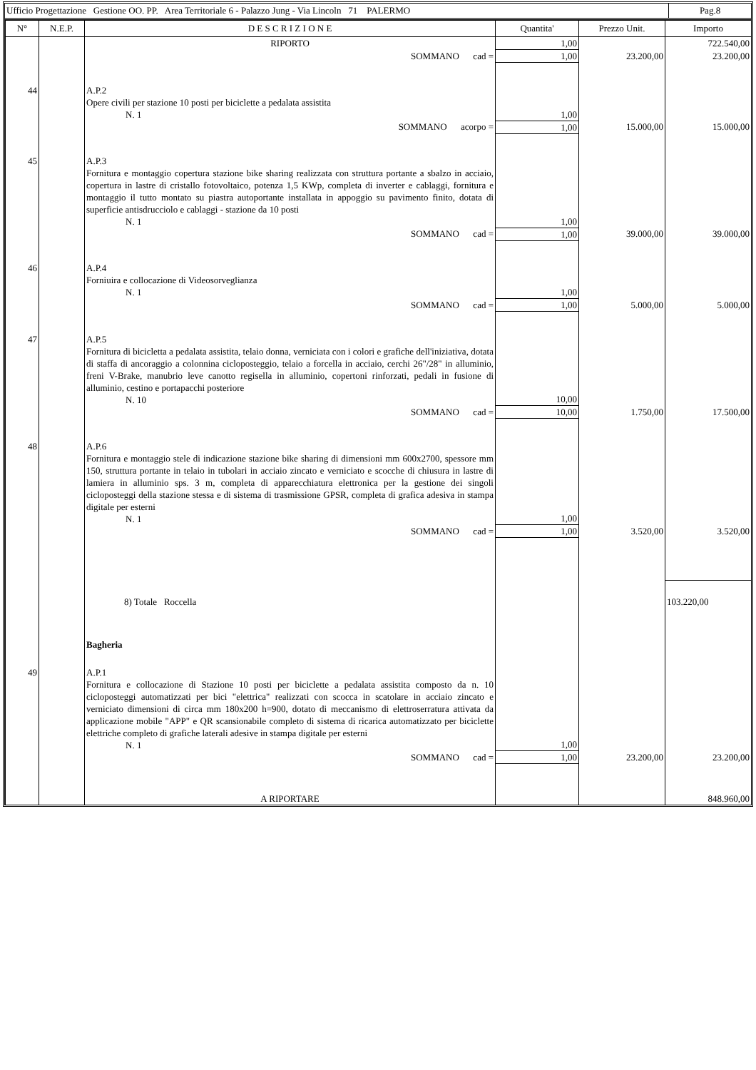Ufficio Progettazione Gestione OO. PP. Area Territoriale 6 - Palazzo Jung - Via Lincoln 71 PALERMO
Pag.8
| N° | N.E.P. | D E S C R I Z I O N E | Quantita' | Prezzo Unit. | Importo |
| --- | --- | --- | --- | --- | --- |
| | | RIPORTO | 1,00 | | 722.540,00 |
| | | SOMMANO cad = | 1,00 | 23.200,00 | 23.200,00 |
| 44 | | A.P.2 Opere civili per stazione 10 posti per biciclette a pedalata assistita N. 1 | 1,00 | | |
| | | SOMMANO acorpo = | 1,00 | 15.000,00 | 15.000,00 |
| 45 | | A.P.3 Fornitura e montaggio copertura stazione bike sharing realizzata con struttura portante a sbalzo in acciaio, copertura in lastre di cristallo fotovoltaico, potenza 1,5 KWp, completa di inverter e cablaggi, fornitura e montaggio il tutto montato su piastra autoportante installata in appoggio su pavimento finito, dotata di superficie antisdrucciolo e cablaggi - stazione da 10 posti N. 1 | 1,00 | | |
| | | SOMMANO cad = | 1,00 | 39.000,00 | 39.000,00 |
| 46 | | A.P.4 Forniuira e collocazione di Videosorveglianza N. 1 | 1,00 | | |
| | | SOMMANO cad = | 1,00 | 5.000,00 | 5.000,00 |
| 47 | | A.P.5 Fornitura di bicicletta a pedalata assistita, telaio donna, verniciata con i colori e grafiche dell'iniziativa, dotata di staffa di ancoraggio a colonnina cicloposteggio, telaio a forcella in acciaio, cerchi 26"/28" in alluminio, freni V-Brake, manubrio leve canotto regisella in alluminio, copertoni rinforzati, pedali in fusione di alluminio, cestino e portapacchi posteriore N. 10 | 10,00 | | |
| | | SOMMANO cad = | 10,00 | 1.750,00 | 17.500,00 |
| 48 | | A.P.6 Fornitura e montaggio stele di indicazione stazione bike sharing di dimensioni mm 600x2700, spessore mm 150, struttura portante in telaio in tubolari in acciaio zincato e verniciato e scocche di chiusura in lastre di lamiera in alluminio sps. 3 m, completa di apparecchiatura elettronica per la gestione dei singoli cicloposteggi della stazione stessa e di sistema di trasmissione GPSR, completa di grafica adesiva in stampa digitale per esterni N. 1 | 1,00 | | |
| | | SOMMANO cad = | 1,00 | 3.520,00 | 3.520,00 |
| | | 8) Totale Roccella | | | 103.220,00 |
| | | Bagheria | | | |
| 49 | | A.P.1 Fornitura e collocazione di Stazione 10 posti per biciclette a pedalata assistita composto da n. 10 cicloposteggi automatizzati per bici "elettrica" realizzati con scocca in scatolare in acciaio zincato e verniciato dimensioni di circa mm 180x200 h=900, dotato di meccanismo di elettroserratura attivata da applicazione mobile "APP" e QR scansionabile completo di sistema di ricarica automatizzato per biciclette elettriche completo di grafiche laterali adesive in stampa digitale per esterni N. 1 | 1,00 | | |
| | | SOMMANO cad = | 1,00 | 23.200,00 | 23.200,00 |
| | | A RIPORTARE | | | 848.960,00 |